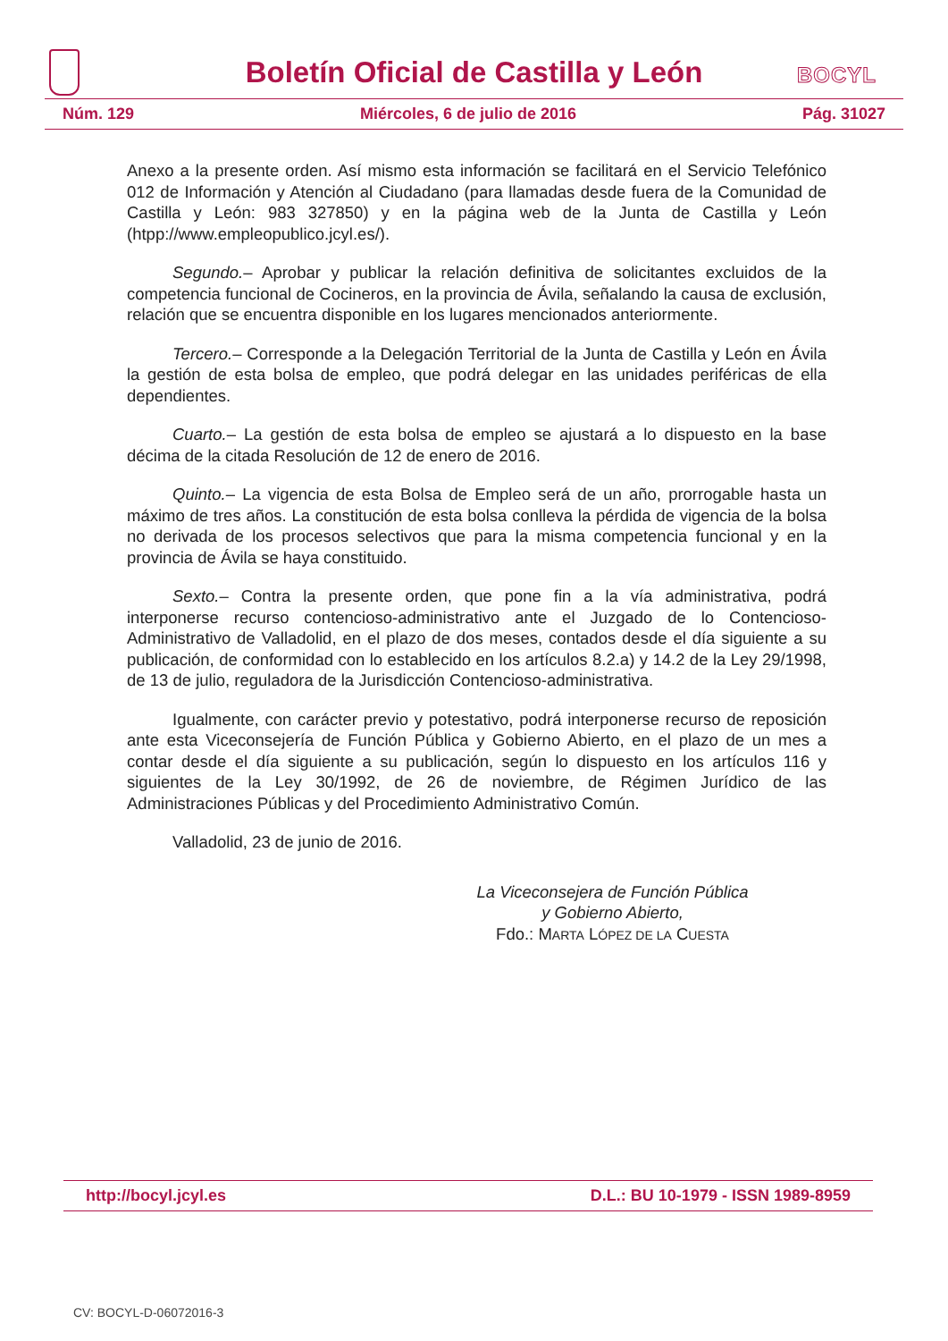Boletín Oficial de Castilla y León
BOCYL
Núm. 129 Miércoles, 6 de julio de 2016 Pág. 31027
Anexo a la presente orden. Así mismo esta información se facilitará en el Servicio Telefónico 012 de Información y Atención al Ciudadano (para llamadas desde fuera de la Comunidad de Castilla y León: 983 327850) y en la página web de la Junta de Castilla y León (htpp://www.empleopublico.jcyl.es/).
Segundo.– Aprobar y publicar la relación definitiva de solicitantes excluidos de la competencia funcional de Cocineros, en la provincia de Ávila, señalando la causa de exclusión, relación que se encuentra disponible en los lugares mencionados anteriormente.
Tercero.– Corresponde a la Delegación Territorial de la Junta de Castilla y León en Ávila la gestión de esta bolsa de empleo, que podrá delegar en las unidades periféricas de ella dependientes.
Cuarto.– La gestión de esta bolsa de empleo se ajustará a lo dispuesto en la base décima de la citada Resolución de 12 de enero de 2016.
Quinto.– La vigencia de esta Bolsa de Empleo será de un año, prorrogable hasta un máximo de tres años. La constitución de esta bolsa conlleva la pérdida de vigencia de la bolsa no derivada de los procesos selectivos que para la misma competencia funcional y en la provincia de Ávila se haya constituido.
Sexto.– Contra la presente orden, que pone fin a la vía administrativa, podrá interponerse recurso contencioso-administrativo ante el Juzgado de lo Contencioso-Administrativo de Valladolid, en el plazo de dos meses, contados desde el día siguiente a su publicación, de conformidad con lo establecido en los artículos 8.2.a) y 14.2 de la Ley 29/1998, de 13 de julio, reguladora de la Jurisdicción Contencioso-administrativa.
Igualmente, con carácter previo y potestativo, podrá interponerse recurso de reposición ante esta Viceconsejería de Función Pública y Gobierno Abierto, en el plazo de un mes a contar desde el día siguiente a su publicación, según lo dispuesto en los artículos 116 y siguientes de la Ley 30/1992, de 26 de noviembre, de Régimen Jurídico de las Administraciones Públicas y del Procedimiento Administrativo Común.
Valladolid, 23 de junio de 2016.
La Viceconsejera de Función Pública
y Gobierno Abierto,
Fdo.: MARTA LÓPEZ DE LA CUESTA
http://bocyl.jcyl.es D.L.: BU 10-1979 - ISSN 1989-8959
CV: BOCYL-D-06072016-3